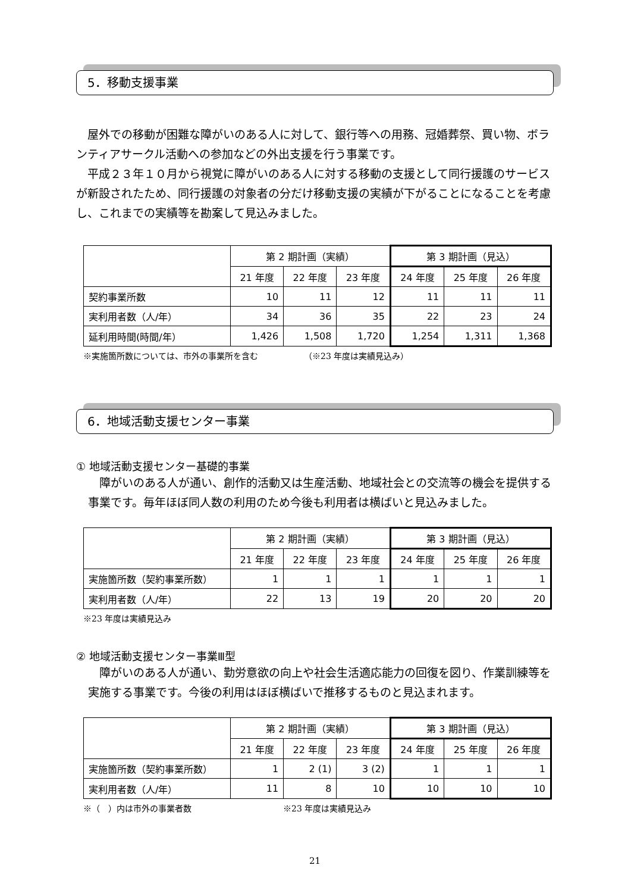5．移動支援事業
屋外での移動が困難な障がいのある人に対して、銀行等への用務、冠婚葬祭、買い物、ボランティアサークル活動への参加などの外出支援を行う事業です。
平成２３年１０月から視覚に障がいのある人に対する移動の支援として同行援護のサービスが新設されたため、同行援護の対象者の分だけ移動支援の実績が下がることになることを考慮し、これまでの実績等を勘案して見込みました。
| | 第 2 期計画（実績） | | | 第 3 期計画（見込） | | |
| --- | --- | --- | --- | --- | --- | --- |
| | 21 年度 | 22 年度 | 23 年度 | 24 年度 | 25 年度 | 26 年度 |
| 契約事業所数 | 10 | 11 | 12 | 11 | 11 | 11 |
| 実利用者数（人/年） | 34 | 36 | 35 | 22 | 23 | 24 |
| 延利用時間(時間/年） | 1,426 | 1,508 | 1,720 | 1,254 | 1,311 | 1,368 |
※実施箇所数については、市外の事業所を含む　　　　　　（※23 年度は実績見込み）
6．地域活動支援センター事業
① 地域活動支援センター基礎的事業
障がいのある人が通い、創作的活動又は生産活動、地域社会との交流等の機会を提供する事業です。毎年ほぼ同人数の利用のため今後も利用者は横ばいと見込みました。
| | 第 2 期計画（実績） | | | 第 3 期計画（見込） | | |
| --- | --- | --- | --- | --- | --- | --- |
| | 21 年度 | 22 年度 | 23 年度 | 24 年度 | 25 年度 | 26 年度 |
| 実施箇所数（契約事業所数） | 1 | 1 | 1 | 1 | 1 | 1 |
| 実利用者数（人/年） | 22 | 13 | 19 | 20 | 20 | 20 |
※23 年度は実績見込み
② 地域活動支援センター事業Ⅲ型
障がいのある人が通い、勤労意欲の向上や社会生活適応能力の回復を図り、作業訓練等を実施する事業です。今後の利用はほぼ横ばいで推移するものと見込まれます。
| | 第 2 期計画（実績） | | | 第 3 期計画（見込） | | |
| --- | --- | --- | --- | --- | --- | --- |
| | 21 年度 | 22 年度 | 23 年度 | 24 年度 | 25 年度 | 26 年度 |
| 実施箇所数（契約事業所数） | 1 | 2 (1) | 3 (2) | 1 | 1 | 1 |
| 実利用者数（人/年） | 11 | 8 | 10 | 10 | 10 | 10 |
※（　）内は市外の事業者数　　　　　　　　　　　※23 年度は実績見込み
21